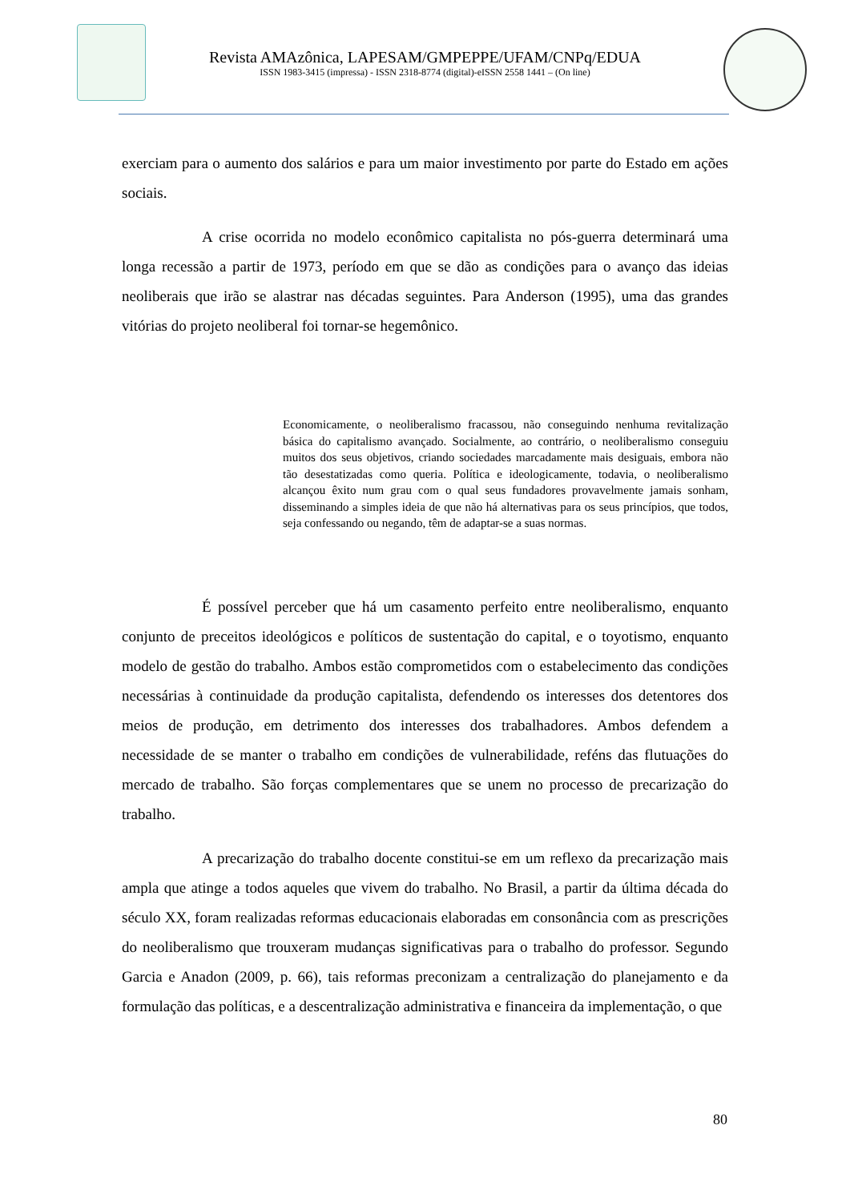Revista AMAzônica, LAPESAM/GMPEPPE/UFAM/CNPq/EDUA
ISSN 1983-3415 (impressa) - ISSN 2318-8774 (digital)-eISSN 2558 1441 – (On line)
exerciam para o aumento dos salários e para um maior investimento por parte do Estado em ações sociais.
A crise ocorrida no modelo econômico capitalista no pós-guerra determinará uma longa recessão a partir de 1973, período em que se dão as condições para o avanço das ideias neoliberais que irão se alastrar nas décadas seguintes. Para Anderson (1995), uma das grandes vitórias do projeto neoliberal foi tornar-se hegemônico.
Economicamente, o neoliberalismo fracassou, não conseguindo nenhuma revitalização básica do capitalismo avançado. Socialmente, ao contrário, o neoliberalismo conseguiu muitos dos seus objetivos, criando sociedades marcadamente mais desiguais, embora não tão desestatizadas como queria. Política e ideologicamente, todavia, o neoliberalismo alcançou êxito num grau com o qual seus fundadores provavelmente jamais sonham, disseminando a simples ideia de que não há alternativas para os seus princípios, que todos, seja confessando ou negando, têm de adaptar-se a suas normas.
É possível perceber que há um casamento perfeito entre neoliberalismo, enquanto conjunto de preceitos ideológicos e políticos de sustentação do capital, e o toyotismo, enquanto modelo de gestão do trabalho. Ambos estão comprometidos com o estabelecimento das condições necessárias à continuidade da produção capitalista, defendendo os interesses dos detentores dos meios de produção, em detrimento dos interesses dos trabalhadores. Ambos defendem a necessidade de se manter o trabalho em condições de vulnerabilidade, reféns das flutuações do mercado de trabalho. São forças complementares que se unem no processo de precarização do trabalho.
A precarização do trabalho docente constitui-se em um reflexo da precarização mais ampla que atinge a todos aqueles que vivem do trabalho. No Brasil, a partir da última década do século XX, foram realizadas reformas educacionais elaboradas em consonância com as prescrições do neoliberalismo que trouxeram mudanças significativas para o trabalho do professor. Segundo Garcia e Anadon (2009, p. 66), tais reformas preconizam a centralização do planejamento e da formulação das políticas, e a descentralização administrativa e financeira da implementação, o que
80